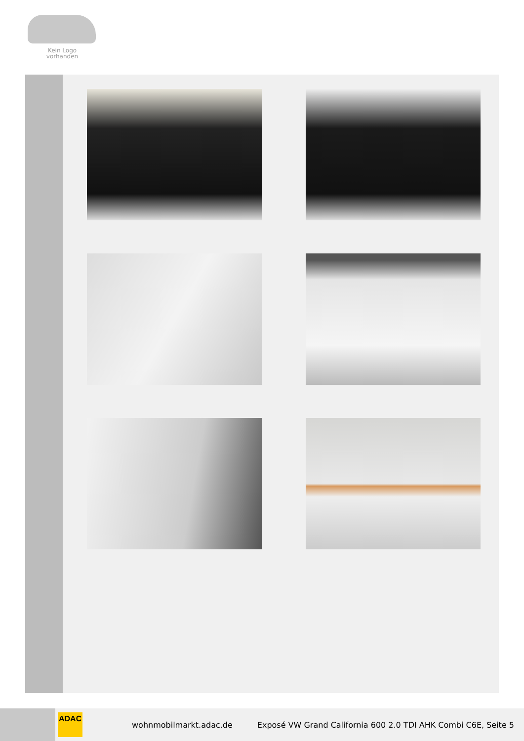Kein Logo
vorhanden
ADAC
wohnmobilmarkt.adac.de
Exposé VW Grand California 600 2.0 TDI AHK Combi C6E, Seite 5